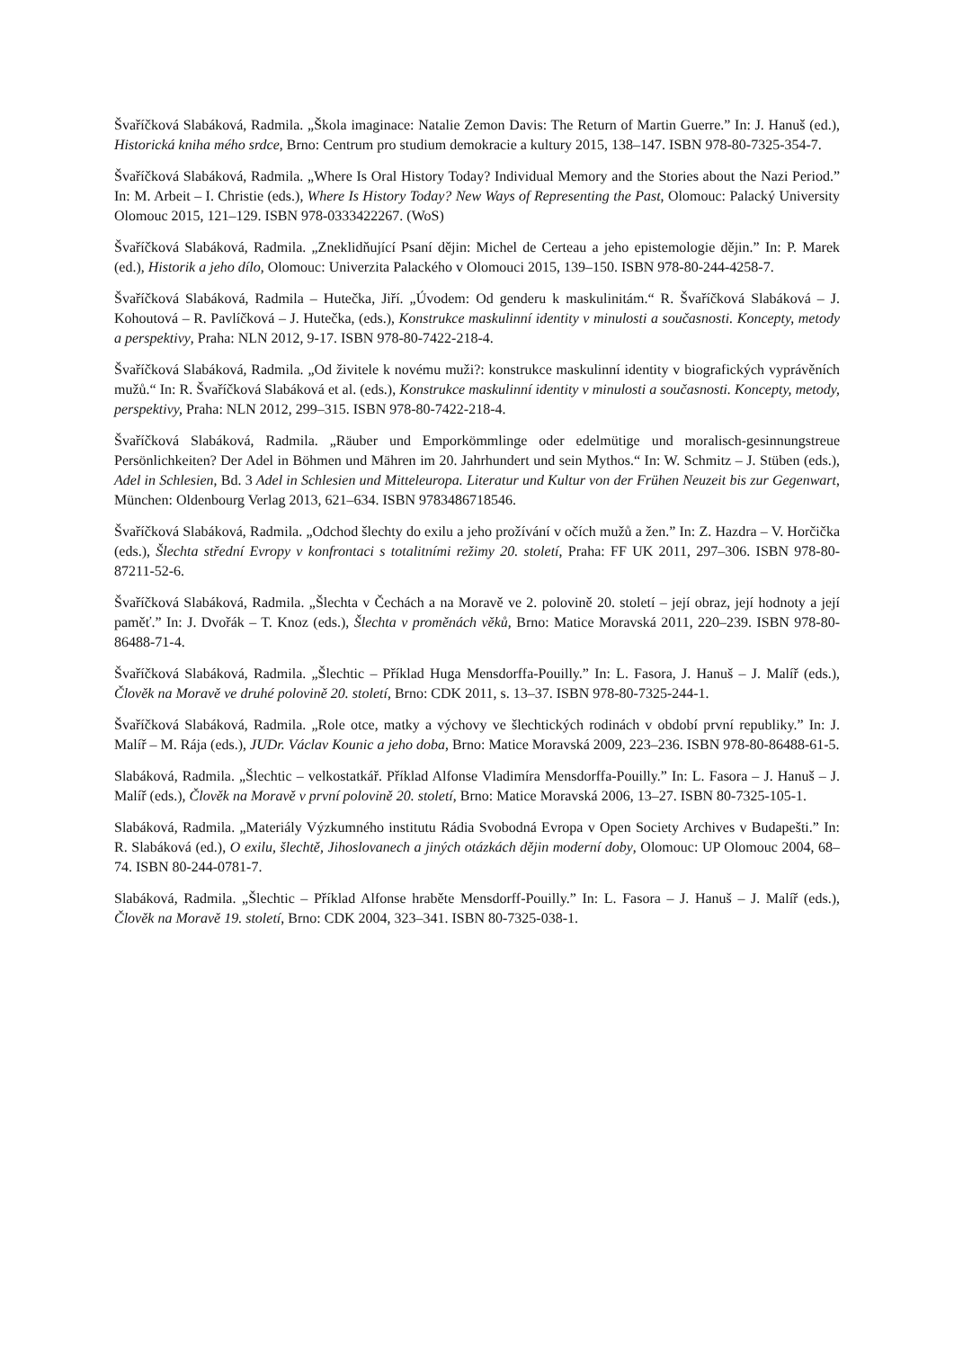Švaříčková Slabáková, Radmila. „Škola imaginace: Natalie Zemon Davis: The Return of Martin Guerre.” In: J. Hanuš (ed.), Historická kniha mého srdce, Brno: Centrum pro studium demokracie a kultury 2015, 138–147. ISBN 978-80-7325-354-7.
Švaříčková Slabáková, Radmila. „Where Is Oral History Today? Individual Memory and the Stories about the Nazi Period.” In: M. Arbeit – I. Christie (eds.), Where Is History Today? New Ways of Representing the Past, Olomouc: Palacký University Olomouc 2015, 121–129. ISBN 978-0333422267. (WoS)
Švaříčková Slabáková, Radmila. „Zneklidňující Psaní dějin: Michel de Certeau a jeho epistemologie dějin.” In: P. Marek (ed.), Historik a jeho dílo, Olomouc: Univerzita Palackého v Olomouci 2015, 139–150. ISBN 978-80-244-4258-7.
Švaříčková Slabáková, Radmila – Hutečka, Jiří. „Úvodem: Od genderu k maskulinitám.“ R. Švaříčková Slabáková – J. Kohoutová – R. Pavlíčková – J. Hutečka, (eds.), Konstrukce maskulinní identity v minulosti a současnosti. Koncepty, metody a perspektivy, Praha: NLN 2012, 9-17. ISBN 978-80-7422-218-4.
Švaříčková Slabáková, Radmila. „Od živitele k novému muži?: konstrukce maskulinní identity v biografických vyprávěních mužů.“ In: R. Švaříčková Slabáková et al. (eds.), Konstrukce maskulinní identity v minulosti a současnosti. Koncepty, metody, perspektivy, Praha: NLN 2012, 299–315. ISBN 978-80-7422-218-4.
Švaříčková Slabáková, Radmila. „Räuber und Emporkömmlinge oder edelmütige und moralisch-gesinnungstreue Persönlichkeiten? Der Adel in Böhmen und Mähren im 20. Jahrhundert und sein Mythos.“ In: W. Schmitz – J. Stüben (eds.), Adel in Schlesien, Bd. 3 Adel in Schlesien und Mitteleuropa. Literatur und Kultur von der Frühen Neuzeit bis zur Gegenwart, München: Oldenbourg Verlag 2013, 621–634. ISBN 9783486718546.
Švaříčková Slabáková, Radmila. „Odchod šlechty do exilu a jeho prožívání v očích mužů a žen.” In: Z. Hazdra – V. Horčička (eds.), Šlechta střední Evropy v konfrontaci s totalitními režimy 20. století, Praha: FF UK 2011, 297–306. ISBN 978-80-87211-52-6.
Švaříčková Slabáková, Radmila. „Šlechta v Čechách a na Moravě ve 2. polovině 20. století – její obraz, její hodnoty a její paměť.” In: J. Dvořák – T. Knoz (eds.), Šlechta v proměnách věků, Brno: Matice Moravská 2011, 220–239. ISBN 978-80-86488-71-4.
Švaříčková Slabáková, Radmila. „Šlechtic – Příklad Huga Mensdorffa-Pouilly.” In: L. Fasora, J. Hanuš – J. Malíř (eds.), Člověk na Moravě ve druhé polovině 20. století, Brno: CDK 2011, s. 13–37. ISBN 978-80-7325-244-1.
Švaříčková Slabáková, Radmila. „Role otce, matky a výchovy ve šlechtických rodinách v období první republiky.” In: J. Malíř – M. Rája (eds.), JUDr. Václav Kounic a jeho doba, Brno: Matice Moravská 2009, 223–236. ISBN 978-80-86488-61-5.
Slabáková, Radmila. „Šlechtic – velkostatkář. Příklad Alfonse Vladimíra Mensdorffa-Pouilly.” In: L. Fasora – J. Hanuš – J. Malíř (eds.), Člověk na Moravě v první polovině 20. století, Brno: Matice Moravská 2006, 13–27. ISBN 80-7325-105-1.
Slabáková, Radmila. „Materiály Výzkumného institutu Rádia Svobodná Evropa v Open Society Archives v Budapešti.” In: R. Slabáková (ed.), O exilu, šlechtě, Jihoslovanech a jiných otázkách dějin moderní doby, Olomouc: UP Olomouc 2004, 68–74. ISBN 80-244-0781-7.
Slabáková, Radmila. „Šlechtic – Příklad Alfonse hraběte Mensdorff-Pouilly.” In: L. Fasora – J. Hanuš – J. Malíř (eds.), Člověk na Moravě 19. století, Brno: CDK 2004, 323–341. ISBN 80-7325-038-1.